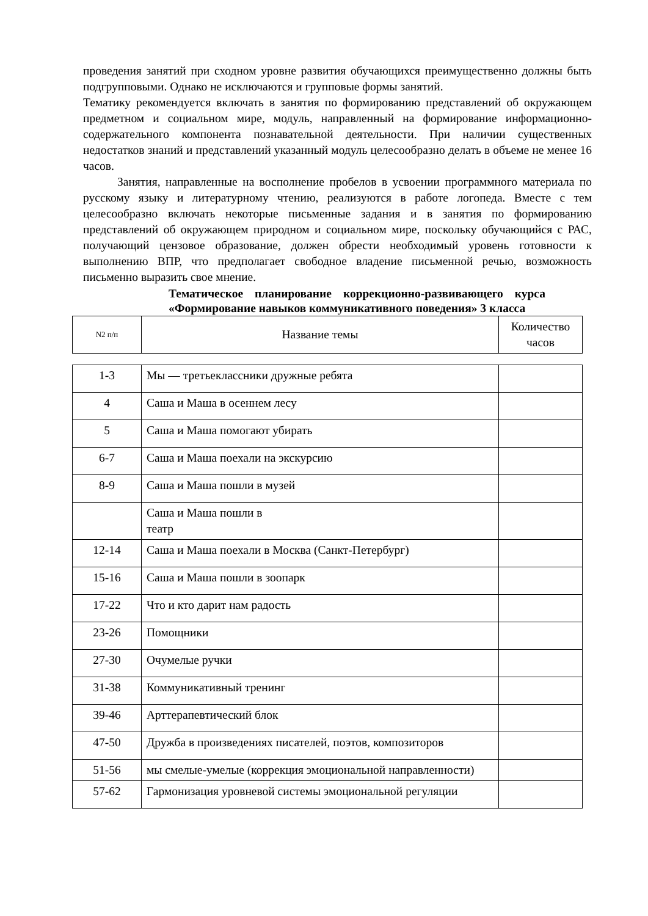проведения занятий при сходном уровне развития обучающихся преимущественно должны быть подгрупповыми. Однако не исключаются и групповые формы занятий.
Тематику рекомендуется включать в занятия по формированию представлений об окружающем предметном и социальном мире, модуль, направленный на формирование информационно-содержательного компонента познавательной деятельности. При наличии существенных недостатков знаний и представлений указанный модуль целесообразно делать в объеме не менее 16 часов.
Занятия, направленные на восполнение пробелов в усвоении программного материала по русскому языку и литературному чтению, реализуются в работе логопеда. Вместе с тем целесообразно включать некоторые письменные задания и в занятия по формированию представлений об окружающем природном и социальном мире, поскольку обучающийся с РАС, получающий цензовое образование, должен обрести необходимый уровень готовности к выполнению ВПР, что предполагает свободное владение письменной речью, возможность письменно выразить свое мнение.
Тематическое планирование коррекционно-развивающего курса «Формирование навыков коммуникативного поведения» 3 класса
| N2 п/п | Название темы | Количество часов |
| --- | --- | --- |
| 1-3 | Мы — третьеклассники дружные ребята | |
| 4 | Саша и Маша в осеннем лесу | |
| 5 | Саша и Маша помогают убирать | |
| 6-7 | Саша и Маша поехали на экскурсию | |
| 8-9 | Саша и Маша пошли в музей | |
| | Саша и Маша пошли в театр | |
| 12-14 | Саша и Маша поехали в Москва (Санкт-Петербург) | |
| 15-16 | Саша и Маша пошли в зоопарк | |
| 17-22 | Что и кто дарит нам радость | |
| 23-26 | Помощники | |
| 27-30 | Очумелые ручки | |
| 31-38 | Коммуникативный тренинг | |
| 39-46 | Арттерапевтический блок | |
| 47-50 | Дружба в произведениях писателей, поэтов, композиторов | |
| 51-56 | мы смелые-умелые (коррекция эмоциональной направленности) | |
| 57-62 | Гармонизация уровневой системы эмоциональной регуляции | |